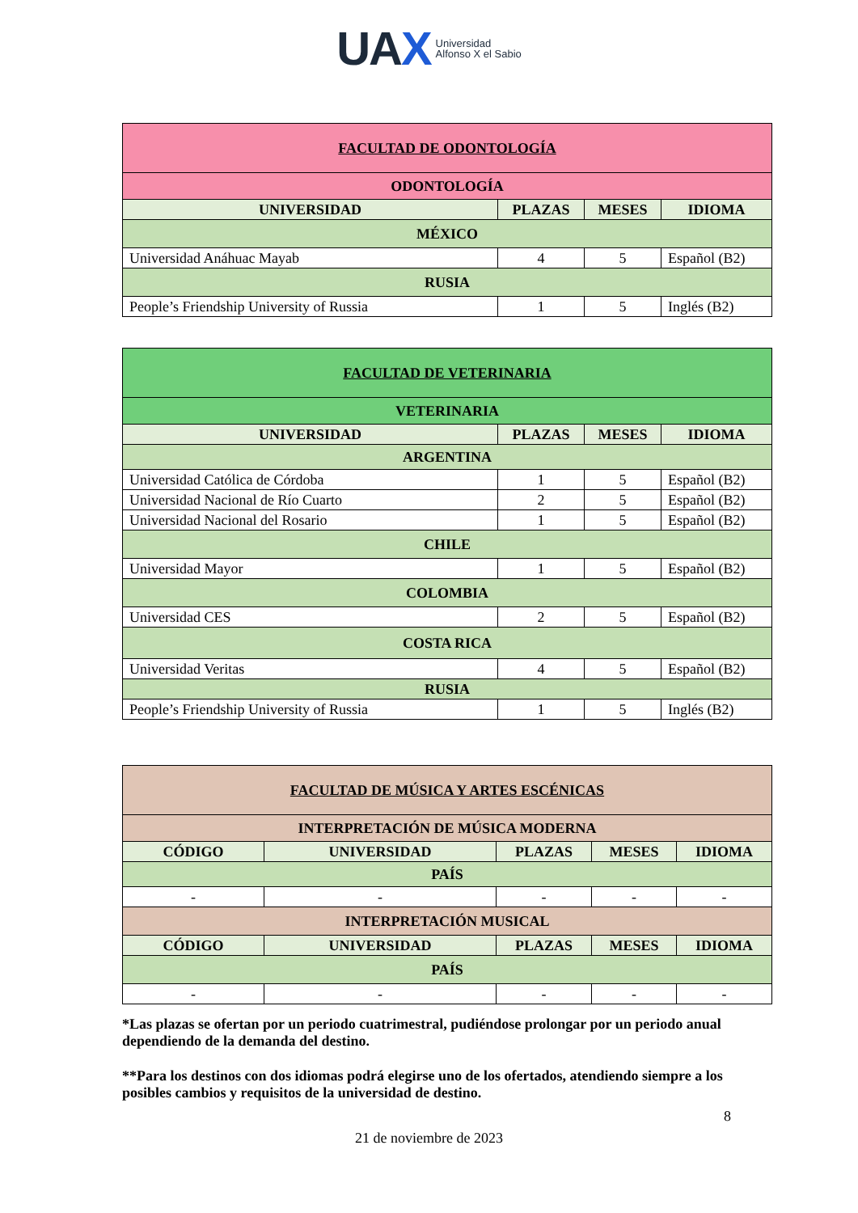UAX Universidad
Alfonso X el Sabio
| FACULTAD DE ODONTOLOGÍA | | | |
| --- | --- | --- | --- |
| ODONTOLOGÍA | | | |
| UNIVERSIDAD | PLAZAS | MESES | IDIOMA |
| MÉXICO | | | |
| Universidad Anáhuac Mayab | 4 | 5 | Español (B2) |
| RUSIA | | | |
| People’s Friendship University of Russia | 1 | 5 | Inglés (B2) |
| FACULTAD DE VETERINARIA | | | |
| --- | --- | --- | --- |
| VETERINARIA | | | |
| UNIVERSIDAD | PLAZAS | MESES | IDIOMA |
| ARGENTINA | | | |
| Universidad Católica de Córdoba | 1 | 5 | Español (B2) |
| Universidad Nacional de Río Cuarto | 2 | 5 | Español (B2) |
| Universidad Nacional del Rosario | 1 | 5 | Español (B2) |
| CHILE | | | |
| Universidad Mayor | 1 | 5 | Español (B2) |
| COLOMBIA | | | |
| Universidad CES | 2 | 5 | Español (B2) |
| COSTA RICA | | | |
| Universidad Veritas | 4 | 5 | Español (B2) |
| RUSIA | | | |
| People’s Friendship University of Russia | 1 | 5 | Inglés (B2) |
| FACULTAD DE MÚSICA Y ARTES ESCÉNICAS | | | | |
| --- | --- | --- | --- | --- |
| INTERPRETACIÓN DE MÚSICA MODERNA | | | | |
| CÓDIGO | UNIVERSIDAD | PLAZAS | MESES | IDIOMA |
| PAÍS | | | | |
| - | - | - | - | - |
| INTERPRETACIÓN MUSICAL | | | | |
| CÓDIGO | UNIVERSIDAD | PLAZAS | MESES | IDIOMA |
| PAÍS | | | | |
| - | - | - | - | - |
*Las plazas se ofertan por un periodo cuatrimestral, pudiéndose prolongar por un periodo anual dependiendo de la demanda del destino.
**Para los destinos con dos idiomas podrá elegirse uno de los ofertados, atendiendo siempre a los posibles cambios y requisitos de la universidad de destino.
8
21 de noviembre de 2023